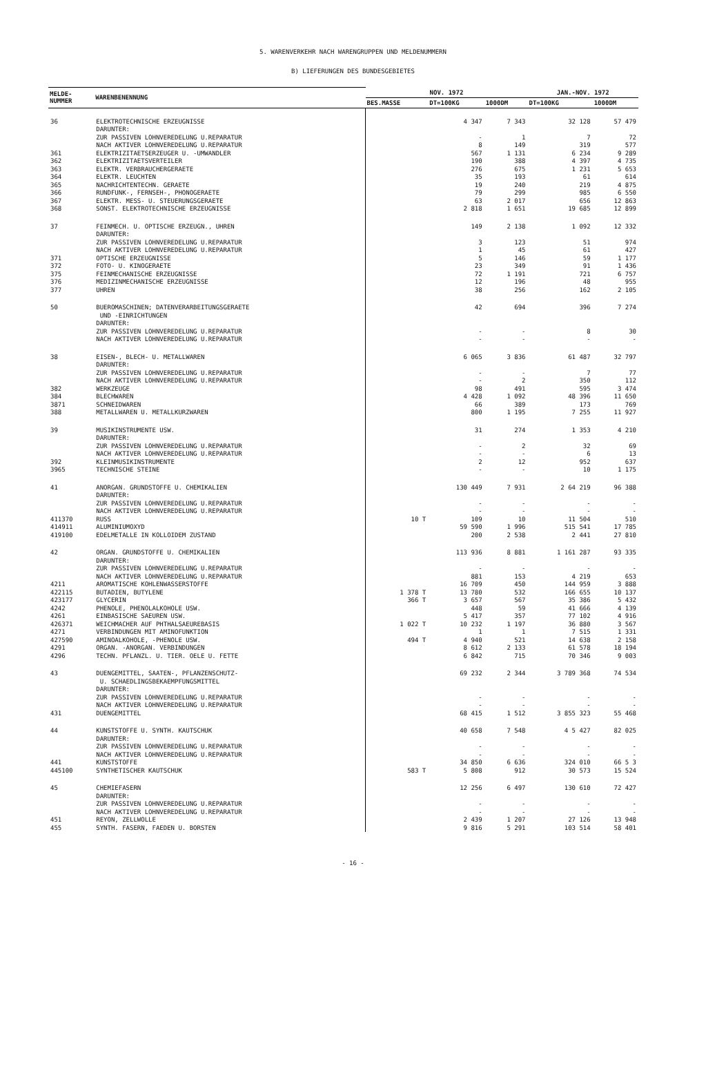5. WARENVERKEHR NACH WARENGRUPPEN UND MELDENUMMERN
B) LIEFERUNGEN DES BUNDESGEBIETES
| MELDE- NUMMER | WARENBENENNUNG | NOV. 1972 | | | JAN.-NOV. 1972 | |
| --- | --- | --- | --- | --- | --- | --- |
| | | BES.MASSE | DT=100KG | 1000DM | DT=100KG | 1000DM |
| 36 | ELEKTROTECHNISCHE ERZEUGNISSE DARUNTER: ZUR PASSIVEN LOHNVEREDELUNG U.REPARATUR NACH AKTIVER LOHNVEREDELUNG U.REPARATUR | | 4 347 - 8 | 7 343 1 149 | 32 128 7 319 | 57 479 72 577 |
| 361 | ELEKTRIZITAETSERZEUGER U. -UMWANDLER | | 567 | 1 131 | 6 234 | 9 289 |
| 362 | ELEKTRIZITAETSVERTEILER | | 190 | 388 | 4 397 | 4 735 |
| 363 | ELEKTR. VERBRAUCHERGERAETE | | 276 | 675 | 1 231 | 5 653 |
| 364 | ELEKTR. LEUCHTEN | | 35 | 193 | 61 | 614 |
| 365 | NACHRICHTENTECHN. GERAETE | | 19 | 240 | 219 | 4 875 |
| 366 | RUNDFUNK-, FERNSEH-, PHONOGERAETE | | 79 | 299 | 985 | 6 550 |
| 367 | ELEKTR. MESS- U. STEUERUNGSGERAETE | | 63 | 2 017 | 656 | 12 863 |
| 368 | SONST. ELEKTROTECHNISCHE ERZEUGNISSE | | 2 818 | 1 651 | 19 685 | 12 899 |
| 37 | FEINMECH. U. OPTISCHE ERZEUGN., UHREN DARUNTER: ZUR PASSIVEN LOHNVEREDELUNG U.REPARATUR NACH AKTIVER LOHNVEREDELUNG U.REPARATUR | | 149 3 1 | 2 138 123 45 | 1 092 51 61 | 12 332 974 427 |
| 371 | OPTISCHE ERZEUGNISSE | | 5 | 146 | 59 | 1 177 |
| 372 | FOTO- U. KINOGERAETE | | 23 | 349 | 91 | 1 436 |
| 375 | FEINMECHANISCHE ERZEUGNISSE | | 72 | 1 191 | 721 | 6 757 |
| 376 | MEDIZINMECHANISCHE ERZEUGNISSE | | 12 | 196 | 48 | 955 |
| 377 | UHREN | | 38 | 256 | 162 | 2 105 |
| 50 | BUEROMASCHINEN; DATENVERARBEITUNGSGERAETE UND -EINRICHTUNGEN DARUNTER: ZUR PASSIVEN LOHNVEREDELUNG U.REPARATUR NACH AKTIVER LOHNVEREDELUNG U.REPARATUR | | 42 - - | 694 - - | 396 8 - | 7 274 30 - |
| 38 | EISEN-, BLECH- U. METALLWAREN DARUNTER: ZUR PASSIVEN LOHNVEREDELUNG U.REPARATUR NACH AKTIVER LOHNVEREDELUNG U.REPARATUR | | 6 065 - - | 3 836 - 2 | 61 487 7 350 | 32 797 77 112 |
| 382 | WERKZEUGE | | 98 | 491 | 595 | 3 474 |
| 384 | BLECHWAREN | | 4 428 | 1 092 | 48 396 | 11 650 |
| 3871 | SCHNEIDWAREN | | 66 | 389 | 173 | 769 |
| 388 | METALLWAREN U. METALLKURZWAREN | | 800 | 1 195 | 7 255 | 11 927 |
| 39 | MUSIKINSTRUMENTE USW. DARUNTER: ZUR PASSIVEN LOHNVEREDELUNG U.REPARATUR NACH AKTIVER LOHNVEREDELUNG U.REPARATUR | | 31 - - | 274 2 - | 1 353 32 6 | 4 210 69 13 |
| 392 | KLEINMUSIKINSTRUMENTE | | 2 | 12 | 952 | 637 |
| 3965 | TECHNISCHE STEINE | | - | - | 10 | 1 175 |
| 41 | ANORGAN. GRUNDSTOFFE U. CHEMIKALIEN DARUNTER: ZUR PASSIVEN LOHNVEREDELUNG U.REPARATUR NACH AKTIVER LOHNVEREDELUNG U.REPARATUR | | 130 449 - - | 7 931 - - | 2 64 219 - - | 96 388 - - |
| 411370 | RUSS | 10 T | 109 | 10 | 11 504 | 510 |
| 414911 | ALUMINIUMOXYD | | 59 590 | 1 996 | 515 541 | 17 785 |
| 419100 | EDELMETALLE IN KOLLOIDEM ZUSTAND | | 200 | 2 538 | 2 441 | 27 810 |
| 42 | ORGAN. GRUNDSTOFFE U. CHEMIKALIEN DARUNTER: ZUR PASSIVEN LOHNVEREDELUNG U.REPARATUR NACH AKTIVER LOHNVEREDELUNG U.REPARATUR | | 113 936 - 881 | 8 881 - 153 | 1 161 287 - 4 219 | 93 335 - 653 |
| 4211 | AROMATISCHE KOHLENWASSERSTOFFE | | 16 709 | 450 | 144 959 | 3 888 |
| 422115 | BUTADIEN, BUTYLENE | 1 378 T | 13 780 | 532 | 166 655 | 10 137 |
| 423177 | GLYCERIN | 366 T | 3 657 | 567 | 35 386 | 5 432 |
| 4242 | PHENOLE, PHENOLALKOHOLE USW. | | 448 | 59 | 41 666 | 4 139 |
| 4261 | EINBASISCHE SAEUREN USW. | | 5 417 | 357 | 77 102 | 4 916 |
| 426371 | WEICHMACHER AUF PHTHALSAEUREBASIS | 1 022 T | 10 232 | 1 197 | 36 880 | 3 567 |
| 4271 | VERBINDUNGEN MIT AMINOFUNKTION | | 1 | 1 | 7 515 | 1 331 |
| 427590 | AMINOALKOHOLE, -PHENOLE USW. | 494 T | 4 940 | 521 | 14 638 | 2 158 |
| 4291 | ORGAN. -ANORGAN. VERBINDUNGEN | | 8 612 | 2 133 | 61 578 | 18 194 |
| 4296 | TECHN. PFLANZL. U. TIER. OELE U. FETTE | | 6 842 | 715 | 70 346 | 9 003 |
| 43 | DUENGEMITTEL, SAATEN-, PFLANZENSCHUTZ- U. SCHAEDLINGSBEKAEMPFUNGSMITTEL DARUNTER: ZUR PASSIVEN LOHNVEREDELUNG U.REPARATUR NACH AKTIVER LOHNVEREDELUNG U.REPARATUR | | 69 232 - - | 2 344 - - | 3 789 368 - - | 74 534 - - |
| 431 | DUENGEMITTEL | | 68 415 | 1 512 | 3 855 323 | 55 468 |
| 44 | KUNSTSTOFFE U. SYNTH. KAUTSCHUK DARUNTER: ZUR PASSIVEN LOHNVEREDELUNG U.REPARATUR NACH AKTIVER LOHNVEREDELUNG U.REPARATUR | | 40 658 - - | 7 548 - - | 4 5 427 - - | 82 025 - - |
| 441 | KUNSTSTOFFE | | 34 850 | 6 636 | 324 010 | 66 5 3 |
| 445100 | SYNTHETISCHER KAUTSCHUK | 583 T | 5 808 | 912 | 30 573 | 15 524 |
| 45 | CHEMIEFASERN DARUNTER: ZUR PASSIVEN LOHNVEREDELUNG U.REPARATUR NACH AKTIVER LOHNVEREDELUNG U.REPARATUR | | 12 256 - - | 6 497 - - | 130 610 - - | 72 427 - - |
| 451 | REYON, ZELLWOLLE | | 2 439 | 1 207 | 27 126 | 13 948 |
| 455 | SYNTH. FASERN, FAEDEN U. BORSTEN | | 9 816 | 5 291 | 103 514 | 58 401 |
- 16 -